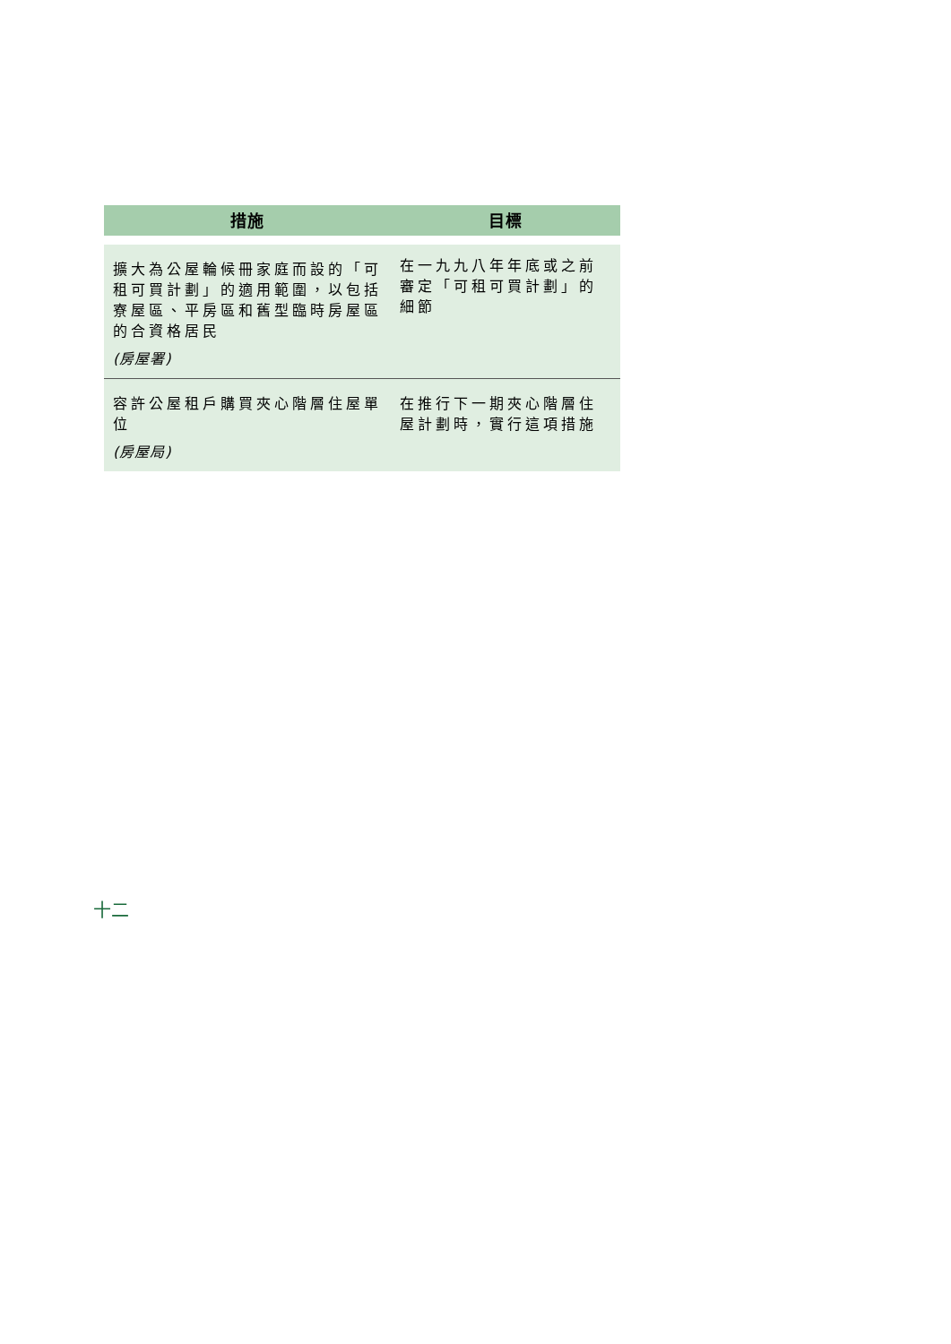| 措施 | 目標 |
| --- | --- |
| 擴大為公屋輪候冊家庭而設的「可租可買計劃」的適用範圍，以包括寮屋區、平房區和舊型臨時房屋區的合資格居民 (房屋署) | 在一九九八年年底或之前審定「可租可買計劃」的細節 |
| 容許公屋租戶購買夾心階層住屋單位 (房屋局) | 在推行下一期夾心階層住屋計劃時，實行這項措施 |
十二